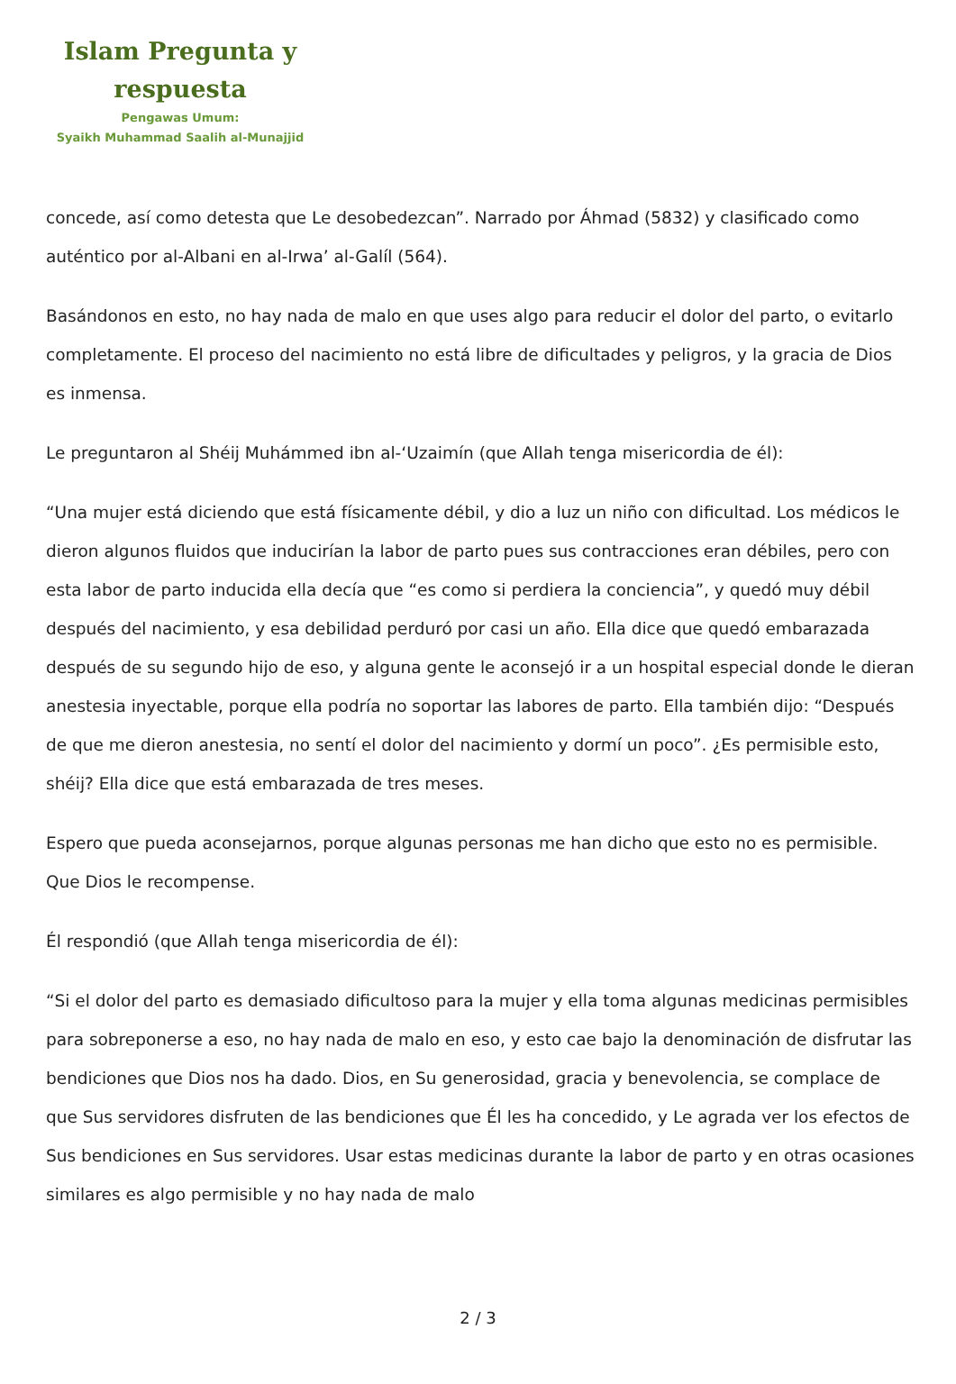Islam Pregunta y
respuesta
Pengawas Umum:
Syaikh Muhammad Saalih al-Munajjid
concede, así como detesta que Le desobedezcan”. Narrado por Áhmad (5832) y clasificado como auténtico por al-Albani en al-Irwa’ al-Galíl (564).
Basándonos en esto, no hay nada de malo en que uses algo para reducir el dolor del parto, o evitarlo completamente. El proceso del nacimiento no está libre de dificultades y peligros, y la gracia de Dios es inmensa.
Le preguntaron al Shéij Muhámmed ibn al-‘Uzaimín (que Allah tenga misericordia de él):
“Una mujer está diciendo que está físicamente débil, y dio a luz un niño con dificultad. Los médicos le dieron algunos fluidos que inducirían la labor de parto pues sus contracciones eran débiles, pero con esta labor de parto inducida ella decía que “es como si perdiera la conciencia”, y quedó muy débil después del nacimiento, y esa debilidad perduró por casi un año. Ella dice que quedó embarazada después de su segundo hijo de eso, y alguna gente le aconsejó ir a un hospital especial donde le dieran anestesia inyectable, porque ella podría no soportar las labores de parto. Ella también dijo: “Después de que me dieron anestesia, no sentí el dolor del nacimiento y dormí un poco”. ¿Es permisible esto, shéij? Ella dice que está embarazada de tres meses.
Espero que pueda aconsejarnos, porque algunas personas me han dicho que esto no es permisible. Que Dios le recompense.
Él respondió (que Allah tenga misericordia de él):
“Si el dolor del parto es demasiado dificultoso para la mujer y ella toma algunas medicinas permisibles para sobreponerse a eso, no hay nada de malo en eso, y esto cae bajo la denominación de disfrutar las bendiciones que Dios nos ha dado. Dios, en Su generosidad, gracia y benevolencia, se complace de que Sus servidores disfruten de las bendiciones que Él les ha concedido, y Le agrada ver los efectos de Sus bendiciones en Sus servidores. Usar estas medicinas durante la labor de parto y en otras ocasiones similares es algo permisible y no hay nada de malo
2 / 3